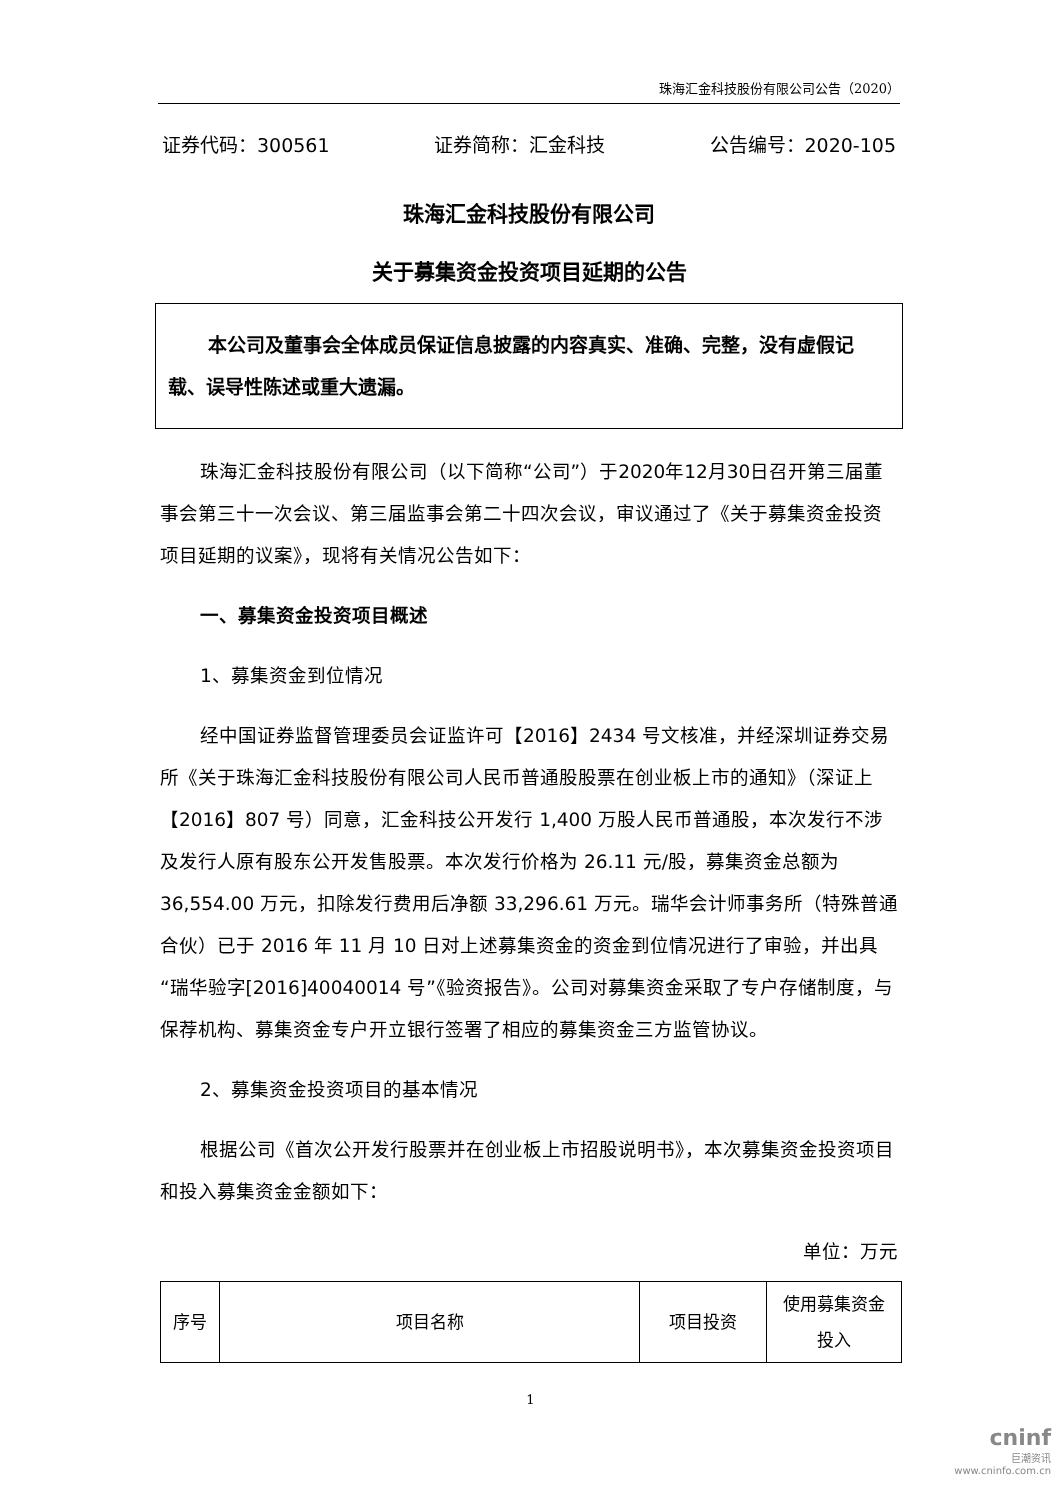珠海汇金科技股份有限公司公告（2020）
证券代码：300561 证券简称：汇金科技 公告编号：2020-105
珠海汇金科技股份有限公司
关于募集资金投资项目延期的公告
本公司及董事会全体成员保证信息披露的内容真实、准确、完整，没有虚假记载、误导性陈述或重大遗漏。
珠海汇金科技股份有限公司（以下简称“公司”）于2020年12月30日召开第三届董事会第三十一次会议、第三届监事会第二十四次会议，审议通过了《关于募集资金投资项目延期的议案》，现将有关情况公告如下：
一、募集资金投资项目概述
1、募集资金到位情况
经中国证券监督管理委员会证监许可【2016】2434 号文核准，并经深圳证券交易所《关于珠海汇金科技股份有限公司人民币普通股股票在创业板上市的通知》（深证上【2016】807 号）同意，汇金科技公开发行 1,400 万股人民币普通股，本次发行不涉及发行人原有股东公开发售股票。本次发行价格为 26.11 元/股，募集资金总额为 36,554.00 万元，扣除发行费用后净额 33,296.61 万元。瑞华会计师事务所（特殊普通合伙）已于 2016 年 11 月 10 日对上述募集资金的资金到位情况进行了审验，并出具“瑞华验字[2016]40040014 号”《验资报告》。公司对募集资金采取了专户存储制度，与保荐机构、募集资金专户开立银行签署了相应的募集资金三方监管协议。
2、募集资金投资项目的基本情况
根据公司《首次公开发行股票并在创业板上市招股说明书》，本次募集资金投资项目和投入募集资金金额如下：
单位：万元
| 序号 | 项目名称 | 项目投资 | 使用募集资金 投入 |
| --- | --- | --- | --- |
1
cninf
巨潮资讯
www.cninfo.com.cn